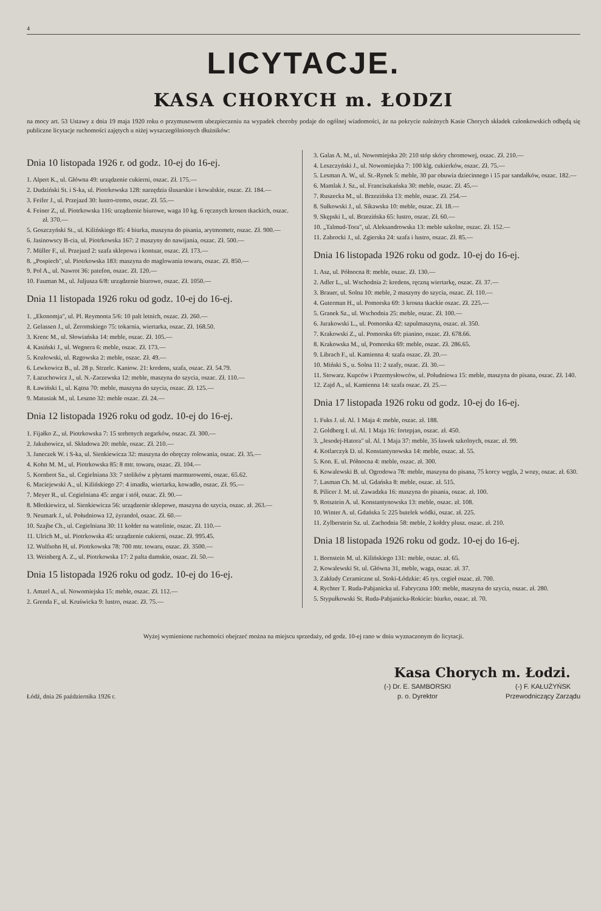4
LICYTACJE.
KASA CHORYCH m. ŁODZI
na mocy art. 53 Ustawy z dnia 19 maja 1920 roku o przymusowem ubezpieczeniu na wypadek choroby podaje do ogólnej wiadomości, że na pokrycie należnych Kasie Chorych składek członkowskich odbędą się publiczne licytacje ruchomości zajętych u niżej wyszczególnionych dłużników:
Dnia 10 listopada 1926 r. od godz. 10-ej do 16-ej.
1. Alpert K., ul. Główna 49: urządzenie cukierni, oszac. Zł. 175.—
2. Dudziński St. i S-ka, ul. Piotrkowska 128: narzędzia ślusarskie i kowalskie, oszac. Zł. 184.—
3. Feifer J., ul. Przejazd 30: lustro-tremo, oszac. Zł. 55.—
4. Feiner Z., ul. Piotrkowska 116: urządzenie biurowe, waga 10 kg. 6 ręcznych krosen tkackich, oszac. zł. 370.—
5. Goszczyński St., ul. Kilińskiego 85: 4 biurka, maszyna do pisania, arytmometr, oszac. Zł. 900.—
6. Jasinowscy B-cia, ul. Piotrkowska 167: 2 maszyny do nawijania, oszac. Zł. 500.—
7. Müller F., ul. Przejazd 2: szafa sklepowa i kontuar, oszac. Zł. 173.—
8. „Pospiech", ul. Piotrkowska 183: maszyna do maglowania towaru, oszac. Zł. 850.—
9. Pol A., ul. Nawrot 36: patefon, oszac. Zł. 120.—
10. Fauman M., ul. Juljusza 6/8: urządzenie biurowe, oszac. Zł. 1050.—
Dnia 11 listopada 1926 roku od godz. 10-ej do 16-ej.
1. „Ekonomja", ul. Pl. Reymonta 5/6: 10 palt letnich, oszac. Zł. 260.—
2. Gelassen J., ul. Żeromskiego 75: tokarnia, wiertarka, oszac. Zł. 168.50.
3. Krenc M., ul. Słowiańska 14: meble, oszac. Zł. 105.—
4. Kasiński J., ul. Wegnera 6: meble, oszac. Zł. 173.—
5. Kozłowski, ul. Rzgowska 2: meble, oszac. Zł. 49.—
6. Lewkowicz B., ul. 28 p. Strzelc. Kaniow. 21: kredens, szafa, oszac. Zł. 54.79.
7. Łazuchowicz J., ul. N.-Zarzewska 12: meble, maszyna do szycia, oszac. Zł. 110.—
8. Ławiński I., ul. Kątna 70: meble, maszyna do szycia, oszac. Zł. 125.—
9. Matusiak M., ul. Leszno 32: meble oszac. Zł. 24.—
Dnia 12 listopada 1926 roku od godz. 10-ej do 16-ej.
1. Fijałko Z., ul. Piotrkowska 7: 15 srebrnych zegarków, oszac. Zł. 300.—
2. Jakubowicz, ul. Składowa 20: meble, oszac. Zł. 210.—
3. Janeczek W. i S-ka, ul. Sienkiewicza 32: maszyna do obręczy rolowania, oszac. Zł. 35.—
4. Kohn M. M., ul. Piotrkowska 85: 8 mtr. towaru, oszac. Zł. 104.—
5. Kornbrot Sz., ul. Cegielniana 33: 7 stolików z płytami marmurowemi, oszac. 65.62.
6. Maciejewski A., ul. Kilińskiego 27: 4 imadła, wiertarka, kowadło, oszac. Zł. 95.—
7. Meyer R., ul. Cegielniana 45: zegar i stół, oszac. Zł. 90.—
8. Młotkiewicz, ul. Sienkiewicza 56: urządzenie sklepowe, maszyna do szycia, oszac. zł. 263.—
9. Neumark J., ul. Południowa 12, żyrandol, oszac. Zł. 60.—
10. Szajbe Ch., ul. Cegielniana 30: 11 kołder na watolinie, oszac. Zł. 110.—
11. Ulrich M., ul. Piotrkowska 45: urządzenie cukierni, oszac. Zł. 995.45.
12. Wulfsohn H, ul. Piotrkowska 78: 700 mtr. towaru, oszac. Zł. 3500.—
13. Weinberg A. Z., ul. Piotrkowska 17: 2 palta damskie, oszac. Zł. 50.—
Dnia 15 listopada 1926 roku od godz. 10-ej do 16-ej.
1. Amzel A., ul. Nowomiejska 15: meble, oszac. Zł. 112.—
2. Grenda F., ul. Kruświcka 9: lustro, oszac. Zł. 75.—
3. Galas A. M., ul. Nowomiejska 20: 210 stóp skóry chromowej, oszac. Zł. 210.—
4. Leszczyński J., ul. Nowomiejska 7: 100 klg. cukierków, oszac. Zł. 75.—
5. Lesman A. W., ul. St.-Rynek 5: meble, 30 par obuwia dziecinnego i 15 par sandałków, oszac. 182.—
6. Mamlak J. Sz., ul. Franciszkańska 30: meble, oszac. Zł. 45.—
7. Ruszecka M., ul. Brzezińska 13: meble, oszac. Zł. 254.—
8. Sułkowski J., ul. Sikawska 10: meble, oszac. Zł. 18.—
9. Skępski I., ul. Brzezińska 65: lustro, oszac. Zł. 60.—
10. „Talmud-Tora", ul. Aleksandrowska 13: meble szkolne, oszac. Zł. 152.—
11. Zabrocki J., ul. Zgierska 24: szafa i lustro, oszac. Zł. 85.—
Dnia 16 listopada 1926 roku od godz. 10-ej do 16-ej.
1. Asz, ul. Północna 8: meble, oszac. Zł. 130.—
2. Adler L., ul. Wschodnia 2: kredens, ręczną wiertarkę, oszac. Zł. 37.—
3. Brauer, ul. Solna 10: meble, 2 maszyny do szycia, oszac. Zł. 110.—
4. Guterman H., ul. Pomorska 69: 3 krosna tkackie oszac. Zł. 225.—
5. Granek Sz., ul. Wschodnia 25: meble, oszac. Zł. 100.—
6. Jurakowski L., ul. Pomorska 42: szpulmaszyna, oszac. zł. 350.
7. Krakowski Z., ul. Pomorska 69: pianino, oszac. Zł. 678.66.
8. Krakowska M., ul, Pomorska 69: meble, oszac. Zł. 286.65.
9. Librach F., ul. Kamienna 4: szafa oszac. Zł. 20.—
10. Miński S., u. Solna 11: 2 szafy, oszac. Zł. 30.—
11. Stowarz. Kupców i Przemysłowców, ul. Południowa 15: meble, maszyna do pisana, oszac. Zł. 140.
12. Zajd A., ul. Kamienna 14: szafa oszac. Zł. 25.—
Dnia 17 listopada 1926 roku od godz. 10-ej do 16-ej.
1. Fuks J. ul. Al. 1 Maja 4: meble, oszac. zł. 188.
2. Goldberg I. ul. Al. 1 Maja 16: fortepjan, oszac. zł. 450.
3. „Jesodej-Hatora" ul. Al. 1 Maja 37: meble, 35 ławek szkolnych, oszac. zł. 99.
4. Kotlarczyk D. ul. Konstantynowska 14: meble, oszac. zł. 55.
5. Kon. E. ul. Północna 4: meble, oszac. zł. 300.
6. Kowalewski B. ul. Ogrodowa 78: meble, maszyna do pisana, 75 korcy węgla, 2 wozy, oszac. zł. 630.
7. Lasman Ch. M. ul. Gdańska 8: meble, oszac. zł. 515.
8. Pilicer J. M. ul. Zawadzka 16: maszyna do pisania, oszac. zł. 100.
9. Rotsztein A. ul. Konstantynowska 13: meble, oszac. zł. 108.
10. Winter A. ul. Gdańska 5: 225 butelek wódki, oszac. zł. 225.
11. Zylberstein Sz. ul. Zachodnia 58: meble, 2 kołdry plusz. oszac. zł. 210.
Dnia 18 listopada 1926 roku od godz. 10-ej do 16-ej.
1. Bornstein M. ul. Kilińskiego 131: meble, oszac. zł. 65.
2. Kowalewski St. ul. Główna 31, meble, waga, oszac. zł. 37.
3. Zakłady Ceramiczne ul. Stoki-Łódzkie: 45 tys. cegieł oszac. zł. 700.
4. Rychter T. Ruda-Pabjanicka ul. Fabryczna 100: meble, maszyna do szycia, oszac. zł. 280.
5. Stypułkowski St. Ruda-Pabjanicka-Rokicie: biurko, oszac. zł. 70.
Wyżej wymienione ruchomości obejrzeć można na miejscu sprzedaży, od godz. 10-ej rano w dniu wyznaczonym do licytacji.
Łódź, dnia 26 października 1926 r.
Kasa Chorych m. Łodzi.
(-) Dr. E. SAMBORSKI
p. o. Dyrektor
(-) F. KAŁUŻYŃSK
Przewodniczący Zarządu